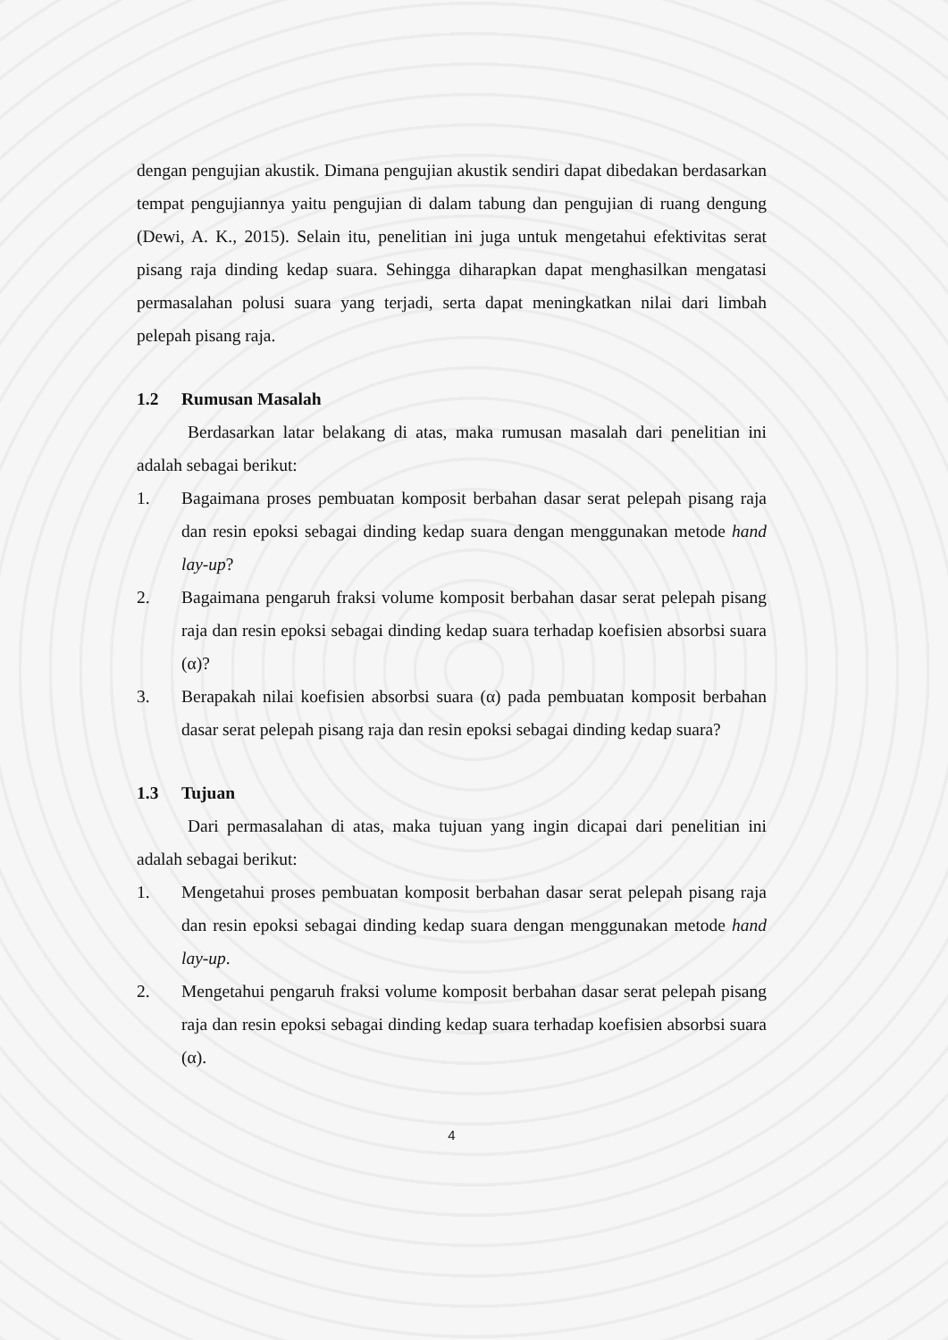dengan pengujian akustik. Dimana pengujian akustik sendiri dapat dibedakan berdasarkan tempat pengujiannya yaitu pengujian di dalam tabung dan pengujian di ruang dengung (Dewi, A. K., 2015). Selain itu, penelitian ini juga untuk mengetahui efektivitas serat pisang raja dinding kedap suara. Sehingga diharapkan dapat menghasilkan mengatasi permasalahan polusi suara yang terjadi, serta dapat meningkatkan nilai dari limbah pelepah pisang raja.
1.2 Rumusan Masalah
Berdasarkan latar belakang di atas, maka rumusan masalah dari penelitian ini adalah sebagai berikut:
1. Bagaimana proses pembuatan komposit berbahan dasar serat pelepah pisang raja dan resin epoksi sebagai dinding kedap suara dengan menggunakan metode hand lay-up?
2. Bagaimana pengaruh fraksi volume komposit berbahan dasar serat pelepah pisang raja dan resin epoksi sebagai dinding kedap suara terhadap koefisien absorbsi suara (α)?
3. Berapakah nilai koefisien absorbsi suara (α) pada pembuatan komposit berbahan dasar serat pelepah pisang raja dan resin epoksi sebagai dinding kedap suara?
1.3 Tujuan
Dari permasalahan di atas, maka tujuan yang ingin dicapai dari penelitian ini adalah sebagai berikut:
1. Mengetahui proses pembuatan komposit berbahan dasar serat pelepah pisang raja dan resin epoksi sebagai dinding kedap suara dengan menggunakan metode hand lay-up.
2. Mengetahui pengaruh fraksi volume komposit berbahan dasar serat pelepah pisang raja dan resin epoksi sebagai dinding kedap suara terhadap koefisien absorbsi suara (α).
4